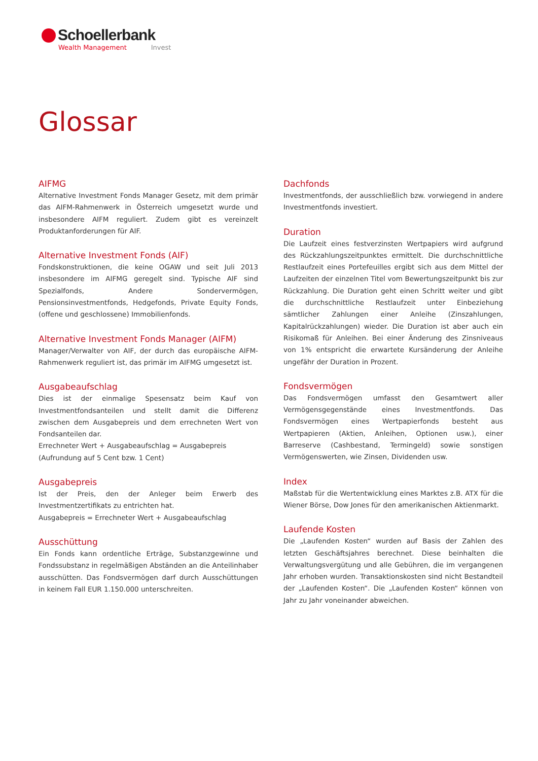Schoellerbank
Wealth Management Invest
Glossar
AIFMG
Alternative Investment Fonds Manager Gesetz, mit dem primär das AIFM-Rahmenwerk in Österreich umgesetzt wurde und insbesondere AIFM reguliert. Zudem gibt es vereinzelt Produktanforderungen für AIF.
Alternative Investment Fonds (AIF)
Fondskonstruktionen, die keine OGAW und seit Juli 2013 insbesondere im AIFMG geregelt sind. Typische AIF sind Spezialfonds, Andere Sondervermögen, Pensionsinvestmentfonds, Hedgefonds, Private Equity Fonds, (offene und geschlossene) Immobilienfonds.
Alternative Investment Fonds Manager (AIFM)
Manager/Verwalter von AIF, der durch das europäische AIFM-Rahmenwerk reguliert ist, das primär im AIFMG umgesetzt ist.
Ausgabeaufschlag
Dies ist der einmalige Spesensatz beim Kauf von Investmentfondsanteilen und stellt damit die Differenz zwischen dem Ausgabepreis und dem errechneten Wert von Fondsanteilen dar.
Errechneter Wert + Ausgabeaufschlag = Ausgabepreis
(Aufrundung auf 5 Cent bzw. 1 Cent)
Ausgabepreis
Ist der Preis, den der Anleger beim Erwerb des Investmentzertifikats zu entrichten hat.
Ausgabepreis = Errechneter Wert + Ausgabeaufschlag
Ausschüttung
Ein Fonds kann ordentliche Erträge, Substanzgewinne und Fondssubstanz in regelmäßigen Abständen an die Anteilinhaber ausschütten. Das Fondsvermögen darf durch Ausschüttungen in keinem Fall EUR 1.150.000 unterschreiten.
Dachfonds
Investmentfonds, der ausschließlich bzw. vorwiegend in andere Investmentfonds investiert.
Duration
Die Laufzeit eines festverzinsten Wertpapiers wird aufgrund des Rückzahlungszeitpunktes ermittelt. Die durchschnittliche Restlaufzeit eines Portefeuilles ergibt sich aus dem Mittel der Laufzeiten der einzelnen Titel vom Bewertungszeitpunkt bis zur Rückzahlung. Die Duration geht einen Schritt weiter und gibt die durchschnittliche Restlaufzeit unter Einbeziehung sämtlicher Zahlungen einer Anleihe (Zinszahlungen, Kapitalrückzahlungen) wieder. Die Duration ist aber auch ein Risikomaß für Anleihen. Bei einer Änderung des Zinsniveaus von 1% entspricht die erwartete Kursänderung der Anleihe ungefähr der Duration in Prozent.
Fondsvermögen
Das Fondsvermögen umfasst den Gesamtwert aller Vermögensgegenstände eines Investmentfonds. Das Fondsvermögen eines Wertpapierfonds besteht aus Wertpapieren (Aktien, Anleihen, Optionen usw.), einer Barreserve (Cashbestand, Termingeld) sowie sonstigen Vermögenswerten, wie Zinsen, Dividenden usw.
Index
Maßstab für die Wertentwicklung eines Marktes z.B. ATX für die Wiener Börse, Dow Jones für den amerikanischen Aktienmarkt.
Laufende Kosten
Die „Laufenden Kosten“ wurden auf Basis der Zahlen des letzten Geschäftsjahres berechnet. Diese beinhalten die Verwaltungsvergütung und alle Gebühren, die im vergangenen Jahr erhoben wurden. Transaktionskosten sind nicht Bestandteil der „Laufenden Kosten“. Die „Laufenden Kosten“ können von Jahr zu Jahr voneinander abweichen.